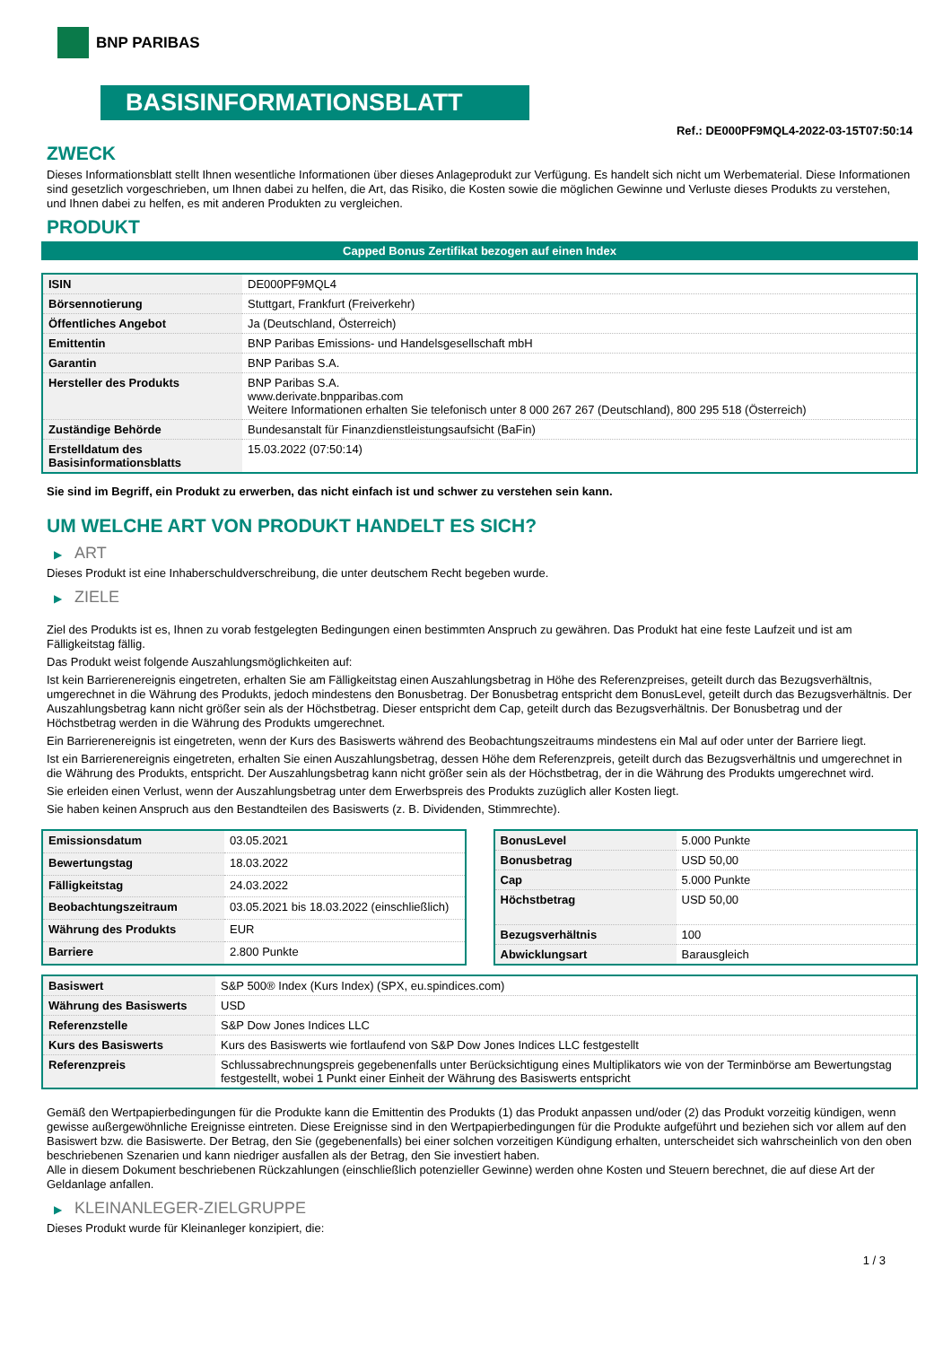BNP PARIBAS
BASISINFORMATIONSBLATT
Ref.: DE000PF9MQL4-2022-03-15T07:50:14
ZWECK
Dieses Informationsblatt stellt Ihnen wesentliche Informationen über dieses Anlageprodukt zur Verfügung. Es handelt sich nicht um Werbematerial. Diese Informationen sind gesetzlich vorgeschrieben, um Ihnen dabei zu helfen, die Art, das Risiko, die Kosten sowie die möglichen Gewinne und Verluste dieses Produkts zu verstehen, und Ihnen dabei zu helfen, es mit anderen Produkten zu vergleichen.
PRODUKT
Capped Bonus Zertifikat bezogen auf einen Index
| ISIN | DE000PF9MQL4 |
| Börsennotierung | Stuttgart, Frankfurt (Freiverkehr) |
| Öffentliches Angebot | Ja (Deutschland, Österreich) |
| Emittentin | BNP Paribas Emissions- und Handelsgesellschaft mbH |
| Garantin | BNP Paribas S.A. |
| Hersteller des Produkts | BNP Paribas S.A. www.derivate.bnpparibas.com Weitere Informationen erhalten Sie telefonisch unter 8 000 267 267 (Deutschland), 800 295 518 (Österreich) |
| Zuständige Behörde | Bundesanstalt für Finanzdienstleistungsaufsicht (BaFin) |
| Erstelldatum des Basisinformationsblatts | 15.03.2022 (07:50:14) |
Sie sind im Begriff, ein Produkt zu erwerben, das nicht einfach ist und schwer zu verstehen sein kann.
UM WELCHE ART VON PRODUKT HANDELT ES SICH?
▶ ART
Dieses Produkt ist eine Inhaberschuldverschreibung, die unter deutschem Recht begeben wurde.
▶ ZIELE
Ziel des Produkts ist es, Ihnen zu vorab festgelegten Bedingungen einen bestimmten Anspruch zu gewähren. Das Produkt hat eine feste Laufzeit und ist am Fälligkeitstag fällig.
Das Produkt weist folgende Auszahlungsmöglichkeiten auf:
Ist kein Barrierenereignis eingetreten, erhalten Sie am Fälligkeitstag einen Auszahlungsbetrag in Höhe des Referenzpreises, geteilt durch das Bezugsverhältnis, umgerechnet in die Währung des Produkts, jedoch mindestens den Bonusbetrag. Der Bonusbetrag entspricht dem BonusLevel, geteilt durch das Bezugsverhältnis. Der Auszahlungsbetrag kann nicht größer sein als der Höchstbetrag. Dieser entspricht dem Cap, geteilt durch das Bezugsverhältnis. Der Bonusbetrag und der Höchstbetrag werden in die Währung des Produkts umgerechnet.
Ein Barrierenereignis ist eingetreten, wenn der Kurs des Basiswerts während des Beobachtungszeitraums mindestens ein Mal auf oder unter der Barriere liegt.
Ist ein Barrierenereignis eingetreten, erhalten Sie einen Auszahlungsbetrag, dessen Höhe dem Referenzpreis, geteilt durch das Bezugsverhältnis und umgerechnet in die Währung des Produkts, entspricht. Der Auszahlungsbetrag kann nicht größer sein als der Höchstbetrag, der in die Währung des Produkts umgerechnet wird.
Sie erleiden einen Verlust, wenn der Auszahlungsbetrag unter dem Erwerbspreis des Produkts zuzüglich aller Kosten liegt.
Sie haben keinen Anspruch aus den Bestandteilen des Basiswerts (z. B. Dividenden, Stimmrechte).
| Emissionsdatum | 03.05.2021 |
| Bewertungstag | 18.03.2022 |
| Fälligkeitstag | 24.03.2022 |
| Beobachtungszeitraum | 03.05.2021 bis 18.03.2022 (einschließlich) |
| Währung des Produkts | EUR |
| Barriere | 2.800 Punkte |
| BonusLevel | 5.000 Punkte |
| Bonusbetrag | USD 50,00 |
| Cap | 5.000 Punkte |
| Höchstbetrag | USD 50,00 |
| Bezugsverhältnis | 100 |
| Abwicklungsart | Barausgleich |
| Basiswert | S&P 500® Index (Kurs Index) (SPX, eu.spindices.com) |
| Währung des Basiswerts | USD |
| Referenzstelle | S&P Dow Jones Indices LLC |
| Kurs des Basiswerts | Kurs des Basiswerts wie fortlaufend von S&P Dow Jones Indices LLC festgestellt |
| Referenzpreis | Schlussabrechnungspreis gegebenenfalls unter Berücksichtigung eines Multiplikators wie von der Terminbörse am Bewertungstag festgestellt, wobei 1 Punkt einer Einheit der Währung des Basiswerts entspricht |
Gemäß den Wertpapierbedingungen für die Produkte kann die Emittentin des Produkts (1) das Produkt anpassen und/oder (2) das Produkt vorzeitig kündigen, wenn gewisse außergewöhnliche Ereignisse eintreten. Diese Ereignisse sind in den Wertpapierbedingungen für die Produkte aufgeführt und beziehen sich vor allem auf den Basiswert bzw. die Basiswerte. Der Betrag, den Sie (gegebenenfalls) bei einer solchen vorzeitigen Kündigung erhalten, unterscheidet sich wahrscheinlich von den oben beschriebenen Szenarien und kann niedriger ausfallen als der Betrag, den Sie investiert haben.
Alle in diesem Dokument beschriebenen Rückzahlungen (einschließlich potenzieller Gewinne) werden ohne Kosten und Steuern berechnet, die auf diese Art der Geldanlage anfallen.
▶ KLEINANLEGER-ZIELGRUPPE
Dieses Produkt wurde für Kleinanleger konzipiert, die:
1 / 3